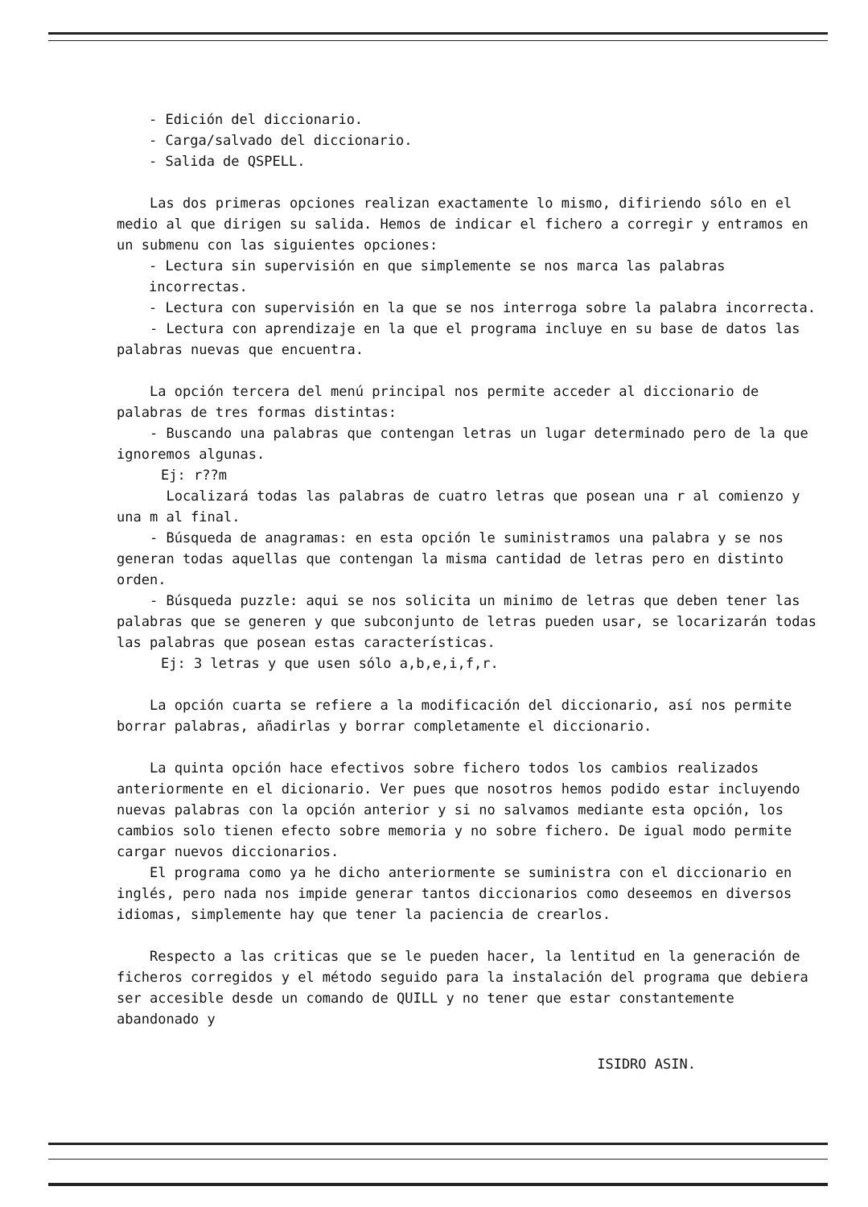- Edición del diccionario.
- Carga/salvado del diccionario.
- Salida de QSPELL.
Las dos primeras opciones realizan exactamente lo mismo, difiriendo sólo en el medio al que dirigen su salida. Hemos de indicar el fichero a corregir y entramos en un submenu con las siguientes opciones:
- Lectura sin supervisión en que simplemente se nos marca las palabras incorrectas.
- Lectura con supervisión en la que se nos interroga sobre la palabra incorrecta.
- Lectura con aprendizaje en la que el programa incluye en su base de datos las palabras nuevas que encuentra.
La opción tercera del menú principal nos permite acceder al diccionario de palabras de tres formas distintas:
- Buscando una palabras que contengan letras un lugar determinado pero de la que ignoremos algunas.
Ej: r??m
Localizará todas las palabras de cuatro letras que posean una r al comienzo y una m al final.
- Búsqueda de anagramas: en esta opción le suministramos una palabra y se nos generan todas aquellas que contengan la misma cantidad de letras pero en distinto orden.
- Búsqueda puzzle: aqui se nos solicita un minimo de letras que deben tener las palabras que se generen y que subconjunto de letras pueden usar, se locarizarán todas las palabras que posean estas características.
Ej: 3 letras y que usen sólo a,b,e,i,f,r.
La opción cuarta se refiere a la modificación del diccionario, así nos permite borrar palabras, añadirlas y borrar completamente el diccionario.
La quinta opción hace efectivos sobre fichero todos los cambios realizados anteriormente en el dicionario. Ver pues que nosotros hemos podido estar incluyendo nuevas palabras con la opción anterior y si no salvamos mediante esta opción, los cambios solo tienen efecto sobre memoria y no sobre fichero. De igual modo permite cargar nuevos diccionarios.
El programa como ya he dicho anteriormente se suministra con el diccionario en inglés, pero nada nos impide generar tantos diccionarios como deseemos en diversos idiomas, simplemente hay que tener la paciencia de crearlos.
Respecto a las criticas que se le pueden hacer, la lentitud en la generación de ficheros corregidos y el método seguido para la instalación del programa que debiera ser accesible desde un comando de QUILL y no tener que estar constantemente abandonado y
ISIDRO ASIN.